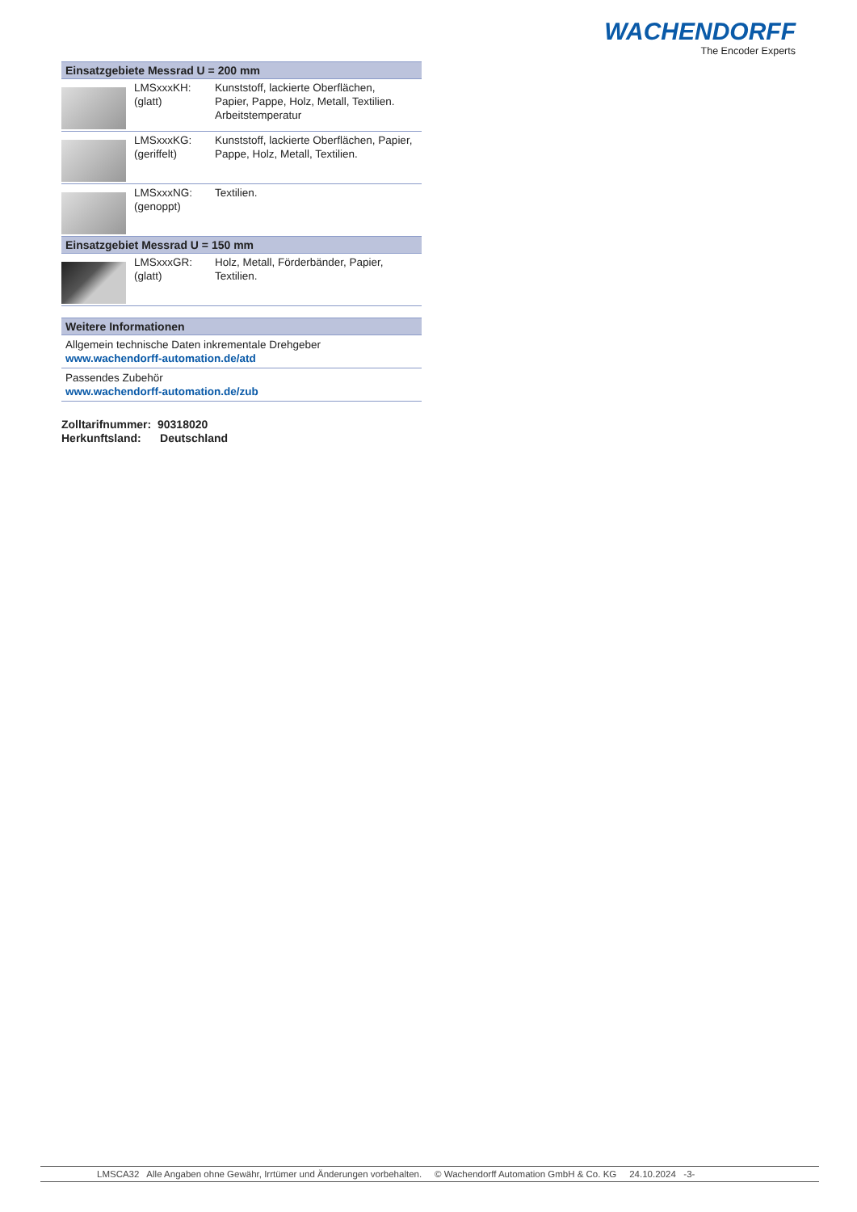WACHENDORFF
The Encoder Experts
| Einsatzgebiete Messrad U = 200 mm | | |
| --- | --- | --- |
| | LMSxxxKH: (glatt) | Kunststoff, lackierte Oberflächen, Papier, Pappe, Holz, Metall, Textilien. Arbeitstemperatur |
| | LMSxxxKG: (geriffelt) | Kunststoff, lackierte Oberflächen, Papier, Pappe, Holz, Metall, Textilien. |
| | LMSxxxNG: (genoppt) | Textilien. |
| Einsatzgebiet Messrad U = 150 mm | | |
| | LMSxxxGR: (glatt) | Holz, Metall, Förderbänder, Papier, Textilien. |
| Weitere Informationen |
| --- |
| Allgemein technische Daten inkrementale Drehgeber www.wachendorff-automation.de/atd |
| Passendes Zubehör www.wachendorff-automation.de/zub |
Zolltarifnummer: 90318020
Herkunftsland: Deutschland
LMSCA32 Alle Angaben ohne Gewähr, Irrtümer und Änderungen vorbehalten. © Wachendorff Automation GmbH & Co. KG 24.10.2024 -3-